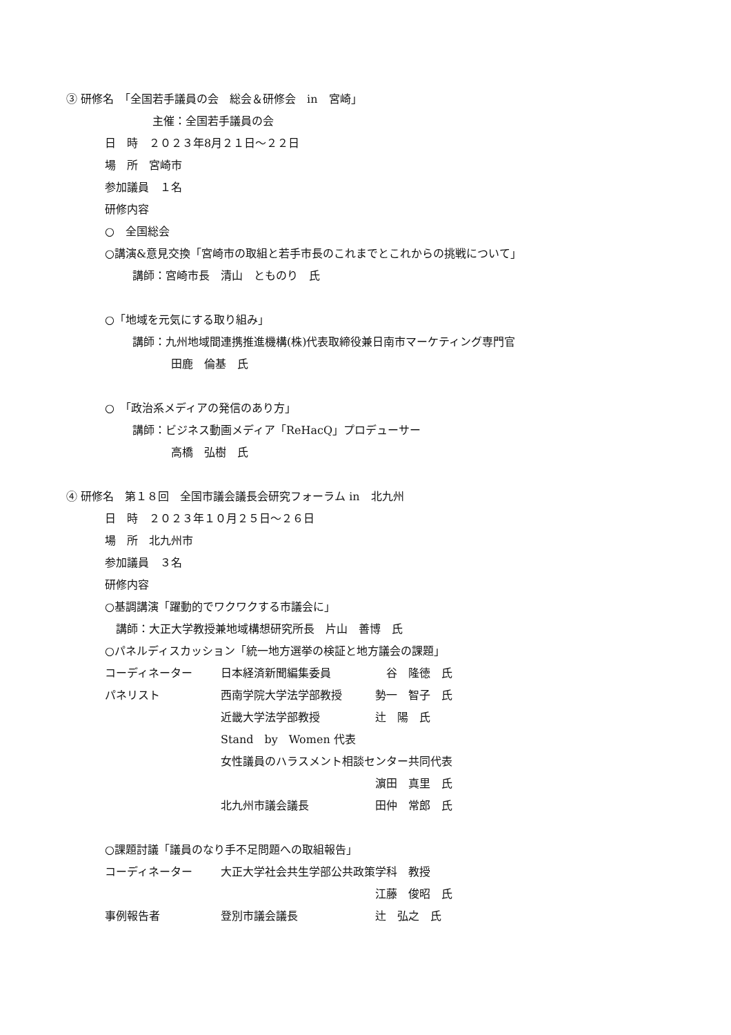③ 研修名　「全国若手議員の会　総会＆研修会　in　宮崎」
主催：全国若手議員の会
日　時　２０２３年8月２１日～２２日
場　所　宮崎市
参加議員　１名
研修内容
○　全国総会
○講演&意見交換「宮崎市の取組と若手市長のこれまでとこれからの挑戦について」
講師：宮崎市長　清山　とものり　氏
○「地域を元気にする取り組み」
講師：九州地域間連携推進機構(株)代表取締役兼日南市マーケティング専門官
田鹿　倫基　氏
○　「政治系メディアの発信のあり方」
講師：ビジネス動画メディア「ReHacQ」プロデューサー
高橋　弘樹　氏
④ 研修名　第１８回　全国市議会議長会研究フォーラム in　北九州
日　時　２０２３年１０月２５日～２６日
場　所　北九州市
参加議員　３名
研修内容
○基調講演「躍動的でワクワクする市議会に」
講師：大正大学教授兼地域構想研究所長　片山　善博　氏
○パネルディスカッション「統一地方選挙の検証と地方議会の課題」
コーディネーター 日本経済新聞編集委員　谷　隆徳　氏
パネリスト 西南学院大学法学部教授 勢一　智子　氏
近畿大学法学部教授 辻　陽　氏
Stand　by　Women 代表
女性議員のハラスメント相談センター共同代表
濵田　真里　氏
北九州市議会議長 田仲　常郎　氏
○課題討議「議員のなり手不足問題への取組報告」
コーディネーター 大正大学社会共生学部公共政策学科　教授
江藤　俊昭　氏
事例報告者 登別市議会議長 辻　弘之　氏